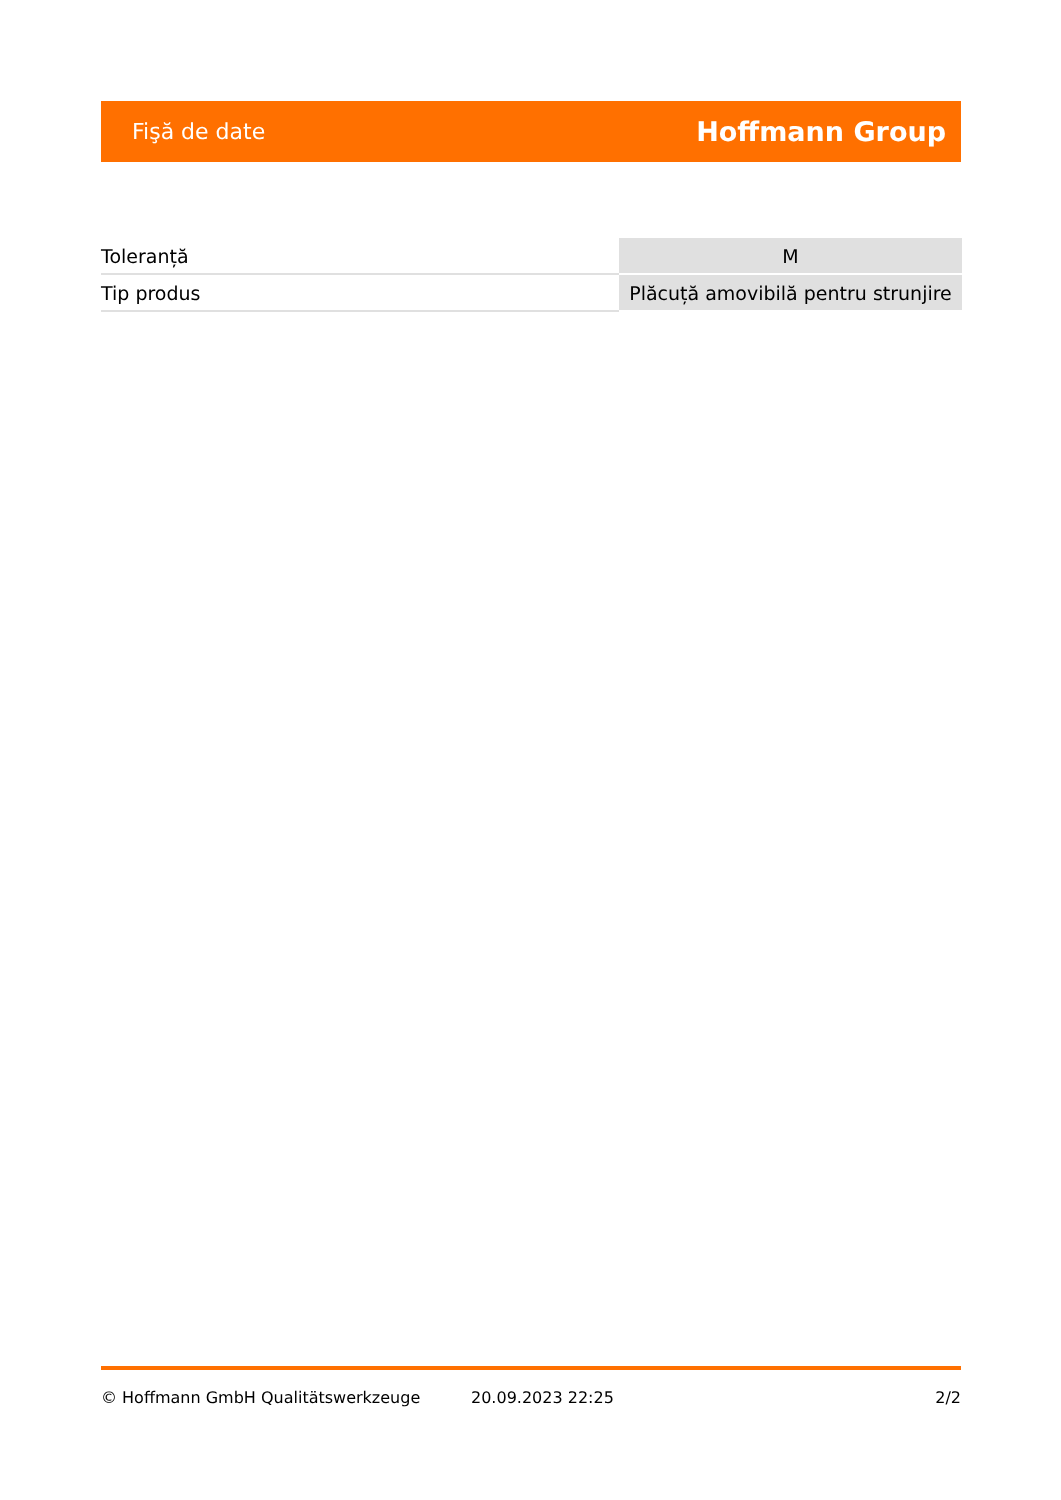Fişă de date Hoffmann Group
| Toleranță | M |
| Tip produs | Plăcuță amovibilă pentru strunjire |
© Hoffmann GmbH Qualitätswerkzeuge 20.09.2023 22:25 2/2